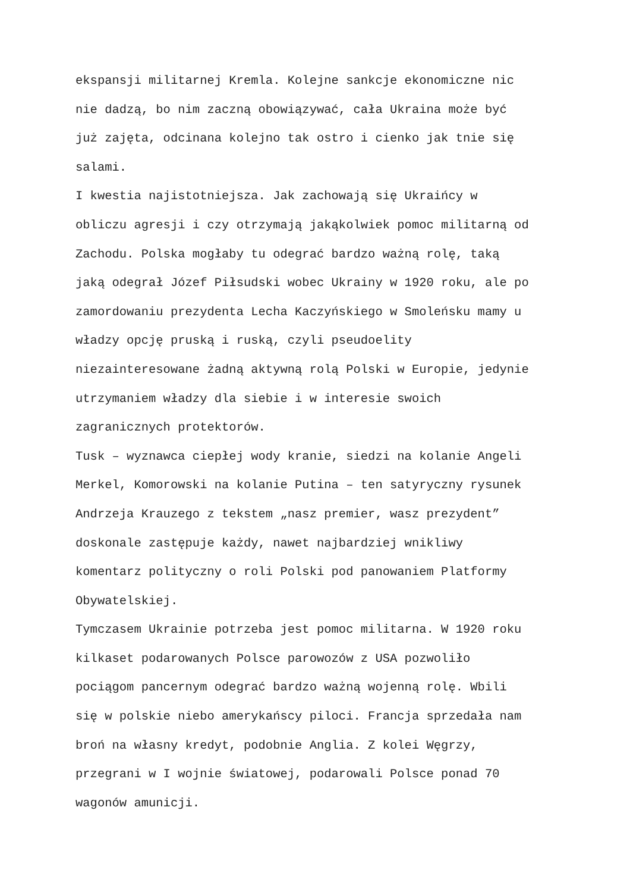ekspansji militarnej Kremla. Kolejne sankcje ekonomiczne nic
nie dadzą, bo nim zaczną obowiązywać, cała Ukraina może być
już zajęta, odcinana kolejno tak ostro i cienko jak tnie się
salami.
I kwestia najistotniejsza. Jak zachowają się Ukraińcy w
obliczu agresji i czy otrzymają jakąkolwiek pomoc militarną od
Zachodu. Polska mogłaby tu odegrać bardzo ważną rolę, taką
jaką odegrał Józef Piłsudski wobec Ukrainy w 1920 roku, ale po
zamordowaniu prezydenta Lecha Kaczyńskiego w Smoleńsku mamy u
władzy opcję pruską i ruską, czyli pseudoelity
niezainteresowane żadną aktywną rolą Polski w Europie, jedynie
utrzymaniem władzy dla siebie i w interesie swoich
zagranicznych protektorów.
Tusk – wyznawca ciepłej wody kranie, siedzi na kolanie Angeli
Merkel, Komorowski na kolanie Putina – ten satyryczny rysunek
Andrzeja Krauzego z tekstem „nasz premier, wasz prezydent”
doskonale zastępuje każdy, nawet najbardziej wnikliwy
komentarz polityczny o roli Polski pod panowaniem Platformy
Obywatelskiej.
Tymczasem Ukrainie potrzeba jest pomoc militarna. W 1920 roku
kilkaset podarowanych Polsce parowozów z USA pozwoliło
pociągom pancernym odegrać bardzo ważną wojenną rolę. Wbili
się w polskie niebo amerykańscy piloci. Francja sprzedała nam
broń na własny kredyt, podobnie Anglia. Z kolei Węgrzy,
przegrani w I wojnie światowej, podarowali Polsce ponad 70
wagonów amunicji.